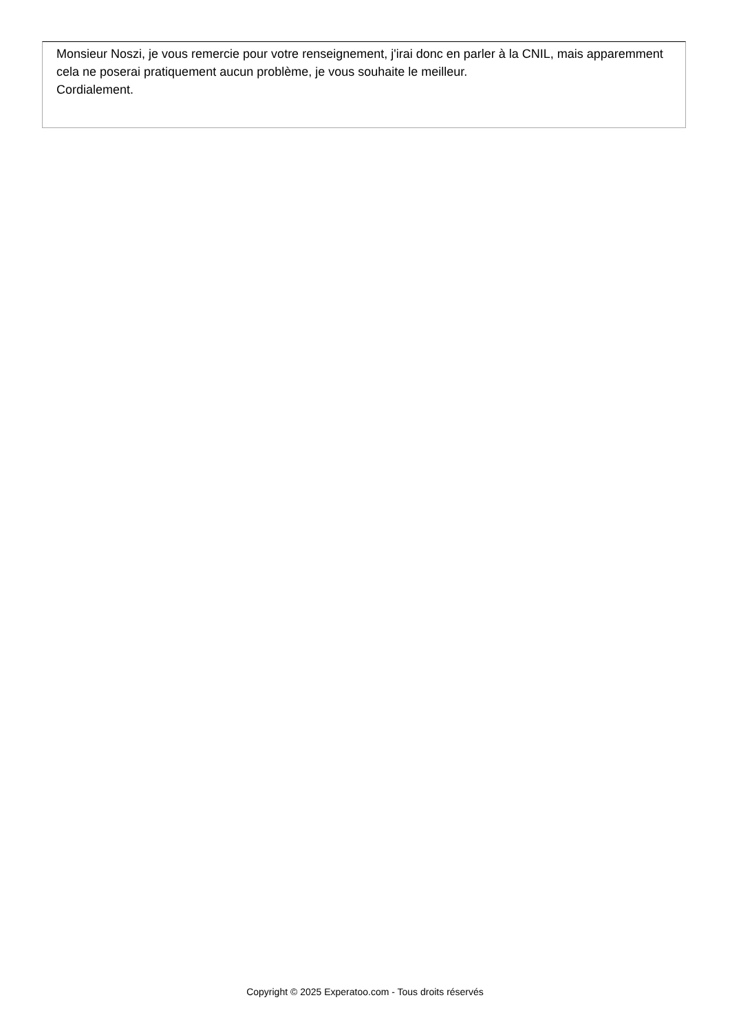Monsieur Noszi, je vous remercie pour votre renseignement, j'irai donc en parler à la CNIL, mais apparemment cela ne poserai pratiquement aucun problème, je vous souhaite le meilleur.
Cordialement.
Copyright © 2025 Experatoo.com - Tous droits réservés